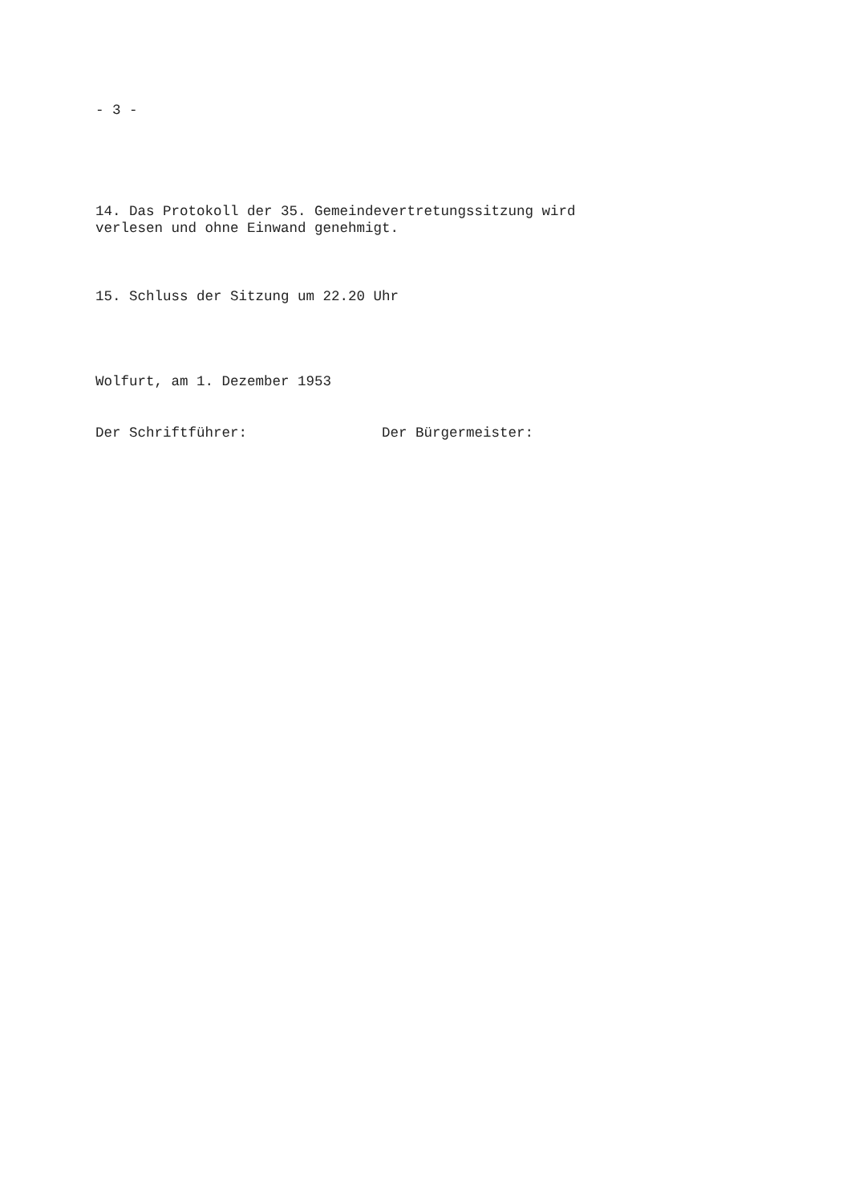- 3 -
14. Das Protokoll der 35. Gemeindevertretungssitzung wird verlesen und ohne Einwand genehmigt.
15. Schluss der Sitzung um 22.20 Uhr
Wolfurt, am 1. Dezember 1953
Der Schriftführer: Der Bürgermeister: